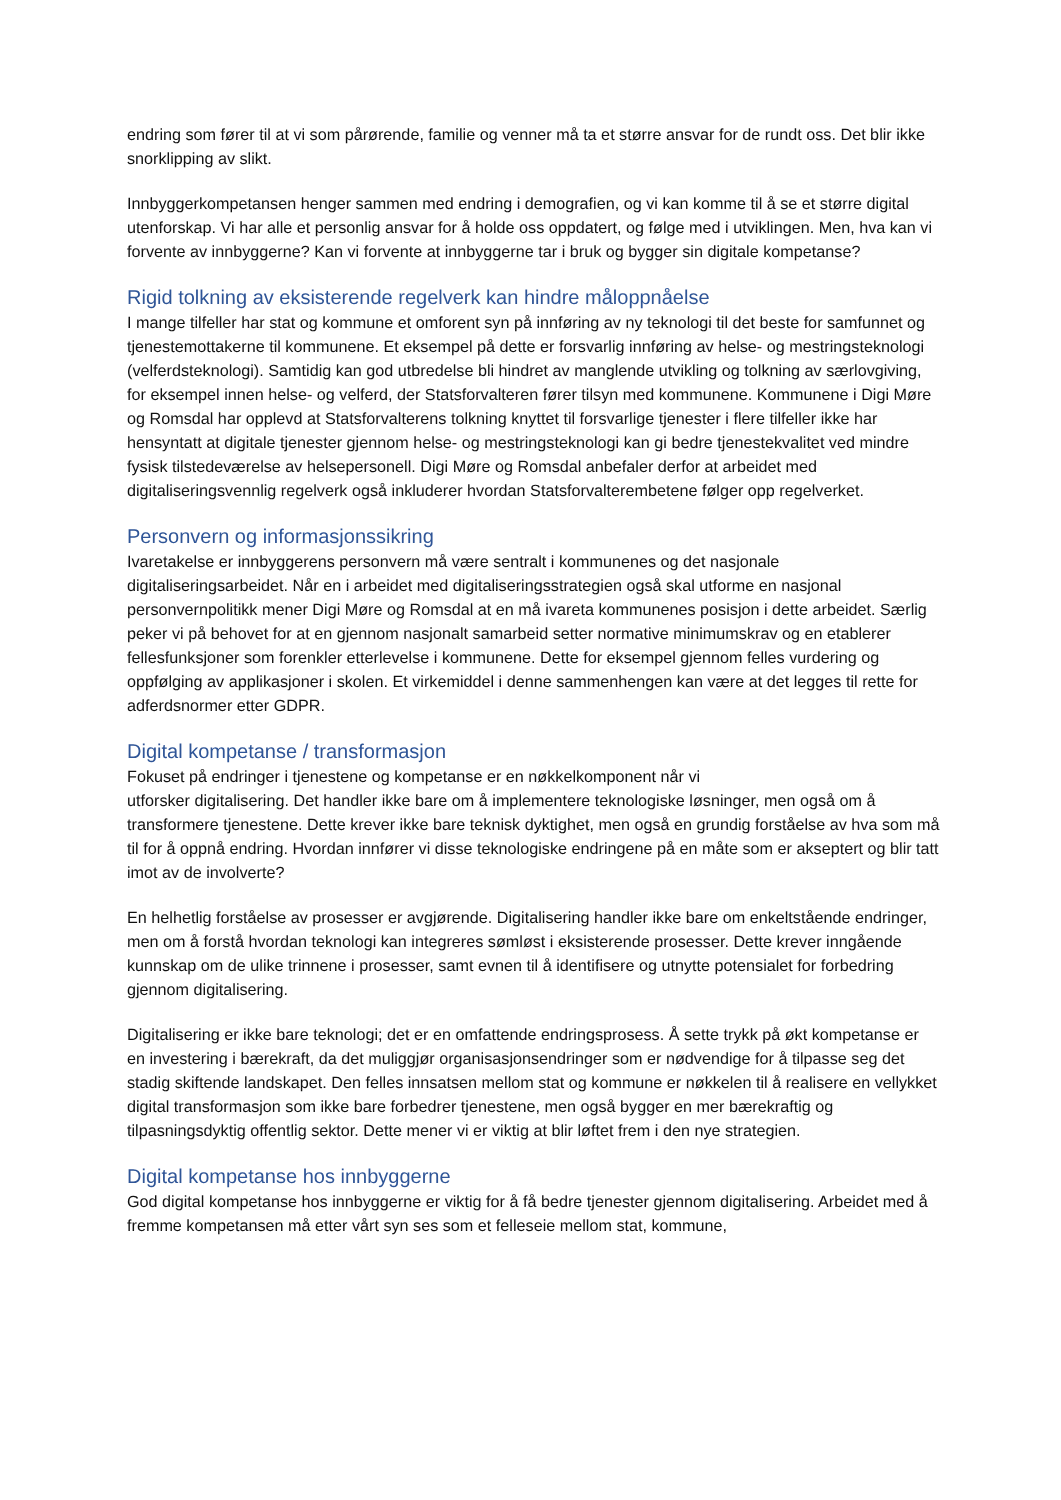endring som fører til at vi som pårørende, familie og venner må ta et større ansvar for de rundt oss. Det blir ikke snorklipping av slikt.
Innbyggerkompetansen henger sammen med endring i demografien, og vi kan komme til å se et større digital utenforskap. Vi har alle et personlig ansvar for å holde oss oppdatert, og følge med i utviklingen. Men, hva kan vi forvente av innbyggerne? Kan vi forvente at innbyggerne tar i bruk og bygger sin digitale kompetanse?
Rigid tolkning av eksisterende regelverk kan hindre måloppnåelse
I mange tilfeller har stat og kommune et omforent syn på innføring av ny teknologi til det beste for samfunnet og tjenestemottakerne til kommunene. Et eksempel på dette er forsvarlig innføring av helse- og mestringsteknologi (velferdsteknologi). Samtidig kan god utbredelse bli hindret av manglende utvikling og tolkning av særlovgiving, for eksempel innen helse- og velferd, der Statsforvalteren fører tilsyn med kommunene. Kommunene i Digi Møre og Romsdal har opplevd at Statsforvalterens tolkning knyttet til forsvarlige tjenester i flere tilfeller ikke har hensyntatt at digitale tjenester gjennom helse- og mestringsteknologi kan gi bedre tjenestekvalitet ved mindre fysisk tilstedeværelse av helsepersonell. Digi Møre og Romsdal anbefaler derfor at arbeidet med digitaliseringsvennlig regelverk også inkluderer hvordan Statsforvalterembetene følger opp regelverket.
Personvern og informasjonssikring
Ivaretakelse er innbyggerens personvern må være sentralt i kommunenes og det nasjonale digitaliseringsarbeidet. Når en i arbeidet med digitaliseringsstrategien også skal utforme en nasjonal personvernpolitikk mener Digi Møre og Romsdal at en må ivareta kommunenes posisjon i dette arbeidet. Særlig peker vi på behovet for at en gjennom nasjonalt samarbeid setter normative minimumskrav og en etablerer fellesfunksjoner som forenkler etterlevelse i kommunene. Dette for eksempel gjennom felles vurdering og oppfølging av applikasjoner i skolen. Et virkemiddel i denne sammenhengen kan være at det legges til rette for adferdsnormer etter GDPR.
Digital kompetanse / transformasjon
Fokuset på endringer i tjenestene og kompetanse er en nøkkelkomponent når vi
utforsker digitalisering. Det handler ikke bare om å implementere teknologiske løsninger, men også om å transformere tjenestene. Dette krever ikke bare teknisk dyktighet, men også en grundig forståelse av hva som må til for å oppnå endring. Hvordan innfører vi disse teknologiske endringene på en måte som er akseptert og blir tatt imot av de involverte?
En helhetlig forståelse av prosesser er avgjørende. Digitalisering handler ikke bare om enkeltstående endringer, men om å forstå hvordan teknologi kan integreres sømløst i eksisterende prosesser. Dette krever inngående kunnskap om de ulike trinnene i prosesser, samt evnen til å identifisere og utnytte potensialet for forbedring gjennom digitalisering.
Digitalisering er ikke bare teknologi; det er en omfattende endringsprosess. Å sette trykk på økt kompetanse er en investering i bærekraft, da det muliggjør organisasjonsendringer som er nødvendige for å tilpasse seg det stadig skiftende landskapet. Den felles innsatsen mellom stat og kommune er nøkkelen til å realisere en vellykket digital transformasjon som ikke bare forbedrer tjenestene, men også bygger en mer bærekraftig og tilpasningsdyktig offentlig sektor. Dette mener vi er viktig at blir løftet frem i den nye strategien.
Digital kompetanse hos innbyggerne
God digital kompetanse hos innbyggerne er viktig for å få bedre tjenester gjennom digitalisering. Arbeidet med å fremme kompetansen må etter vårt syn ses som et felleseie mellom stat, kommune,